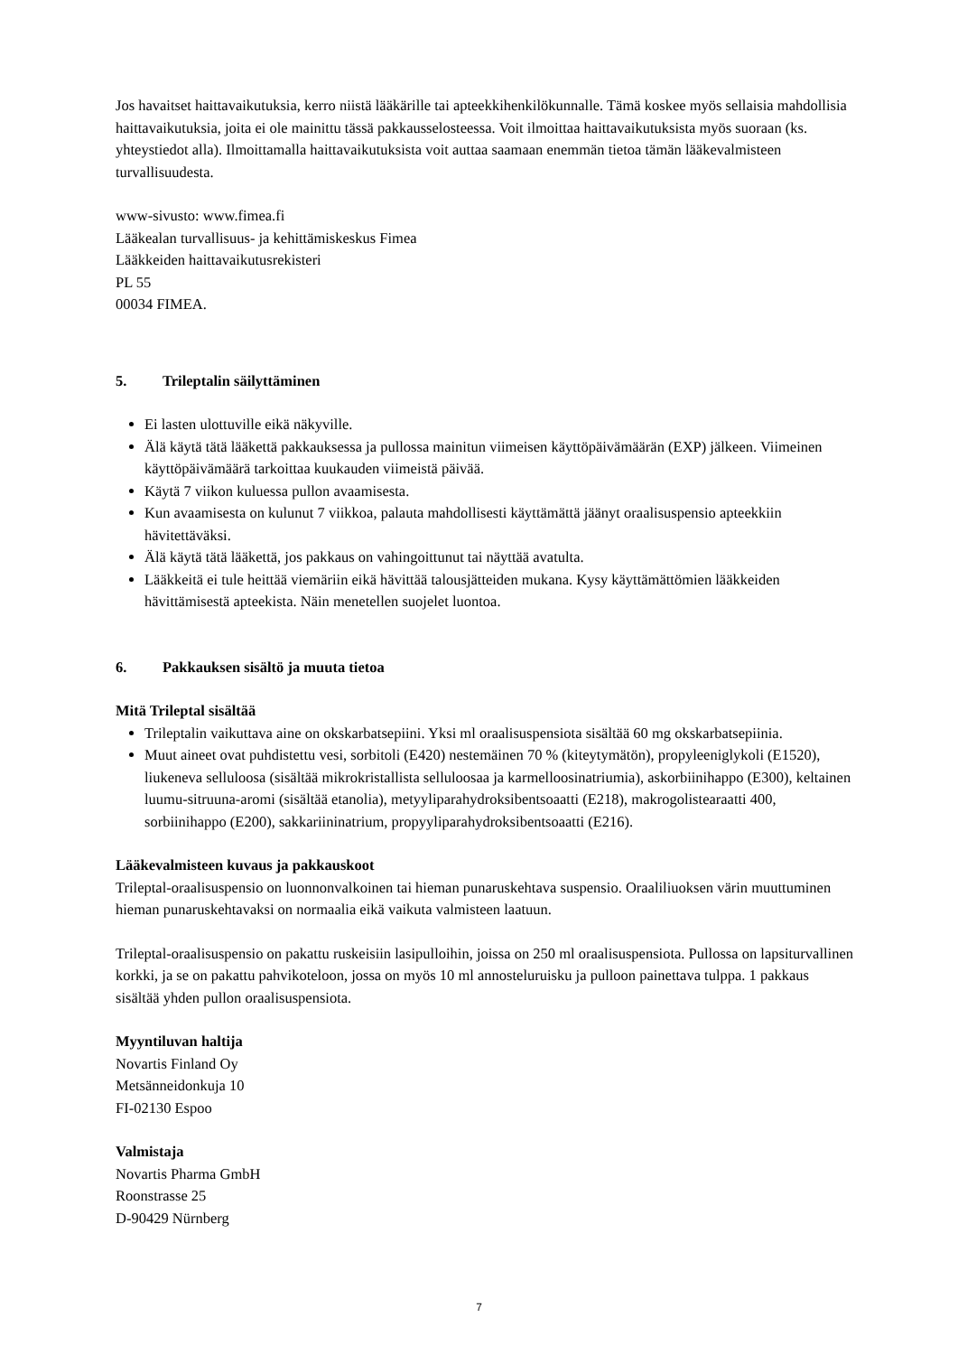Jos havaitset haittavaikutuksia, kerro niistä lääkärille tai apteekkihenkilökunnalle. Tämä koskee myös sellaisia mahdollisia haittavaikutuksia, joita ei ole mainittu tässä pakkausselosteessa. Voit ilmoittaa haittavaikutuksista myös suoraan (ks. yhteystiedot alla). Ilmoittamalla haittavaikutuksista voit auttaa saamaan enemmän tietoa tämän lääkevalmisteen turvallisuudesta.
www-sivusto: www.fimea.fi
Lääkealan turvallisuus- ja kehittämiskeskus Fimea
Lääkkeiden haittavaikutusrekisteri
PL 55
00034 FIMEA.
5. Trileptalin säilyttäminen
Ei lasten ulottuville eikä näkyville.
Älä käytä tätä lääkettä pakkauksessa ja pullossa mainitun viimeisen käyttöpäivämäärän (EXP) jälkeen. Viimeinen käyttöpäivämäärä tarkoittaa kuukauden viimeistä päivää.
Käytä 7 viikon kuluessa pullon avaamisesta.
Kun avaamisesta on kulunut 7 viikkoa, palauta mahdollisesti käyttämättä jäänyt oraalisuspensio apteekkiin hävitettäväksi.
Älä käytä tätä lääkettä, jos pakkaus on vahingoittunut tai näyttää avatulta.
Lääkkeitä ei tule heittää viemäriin eikä hävittää talousjätteiden mukana. Kysy käyttämättömien lääkkeiden hävittämisestä apteekista. Näin menetellen suojelet luontoa.
6. Pakkauksen sisältö ja muuta tietoa
Mitä Trileptal sisältää
Trileptalin vaikuttava aine on okskarbatsepiini. Yksi ml oraalisuspensiota sisältää 60 mg okskarbatsepiinia.
Muut aineet ovat puhdistettu vesi, sorbitoli (E420) nestemäinen 70 % (kiteytymätön), propyleeniglykoli (E1520), liukeneva selluloosa (sisältää mikrokristallista selluloosaa ja karmelloosinatriumia), askorbiinihappo (E300), keltainen luumu-sitruuna-aromi (sisältää etanolia), metyyliparahydroksibentsoaatti (E218), makrogolistearaatti 400, sorbiinihappo (E200), sakkariininatrium, propyyliparahydroksibentsoaatti (E216).
Lääkevalmisteen kuvaus ja pakkauskoot
Trileptal-oraalisuspensio on luonnonvalkoinen tai hieman punaruskehtava suspensio. Oraaliliuoksen värin muuttuminen hieman punaruskehtavaksi on normaalia eikä vaikuta valmisteen laatuun.
Trileptal-oraalisuspensio on pakattu ruskeisiin lasipulloihin, joissa on 250 ml oraalisuspensiota. Pullossa on lapsiturvallinen korkki, ja se on pakattu pahvikoteloon, jossa on myös 10 ml annosteluruisku ja pulloon painettava tulppa. 1 pakkaus sisältää yhden pullon oraalisuspensiota.
Myyntiluvan haltija
Novartis Finland Oy
Metsänneidonkuja 10
FI-02130 Espoo
Valmistaja
Novartis Pharma GmbH
Roonstrasse 25
D-90429 Nürnberg
7